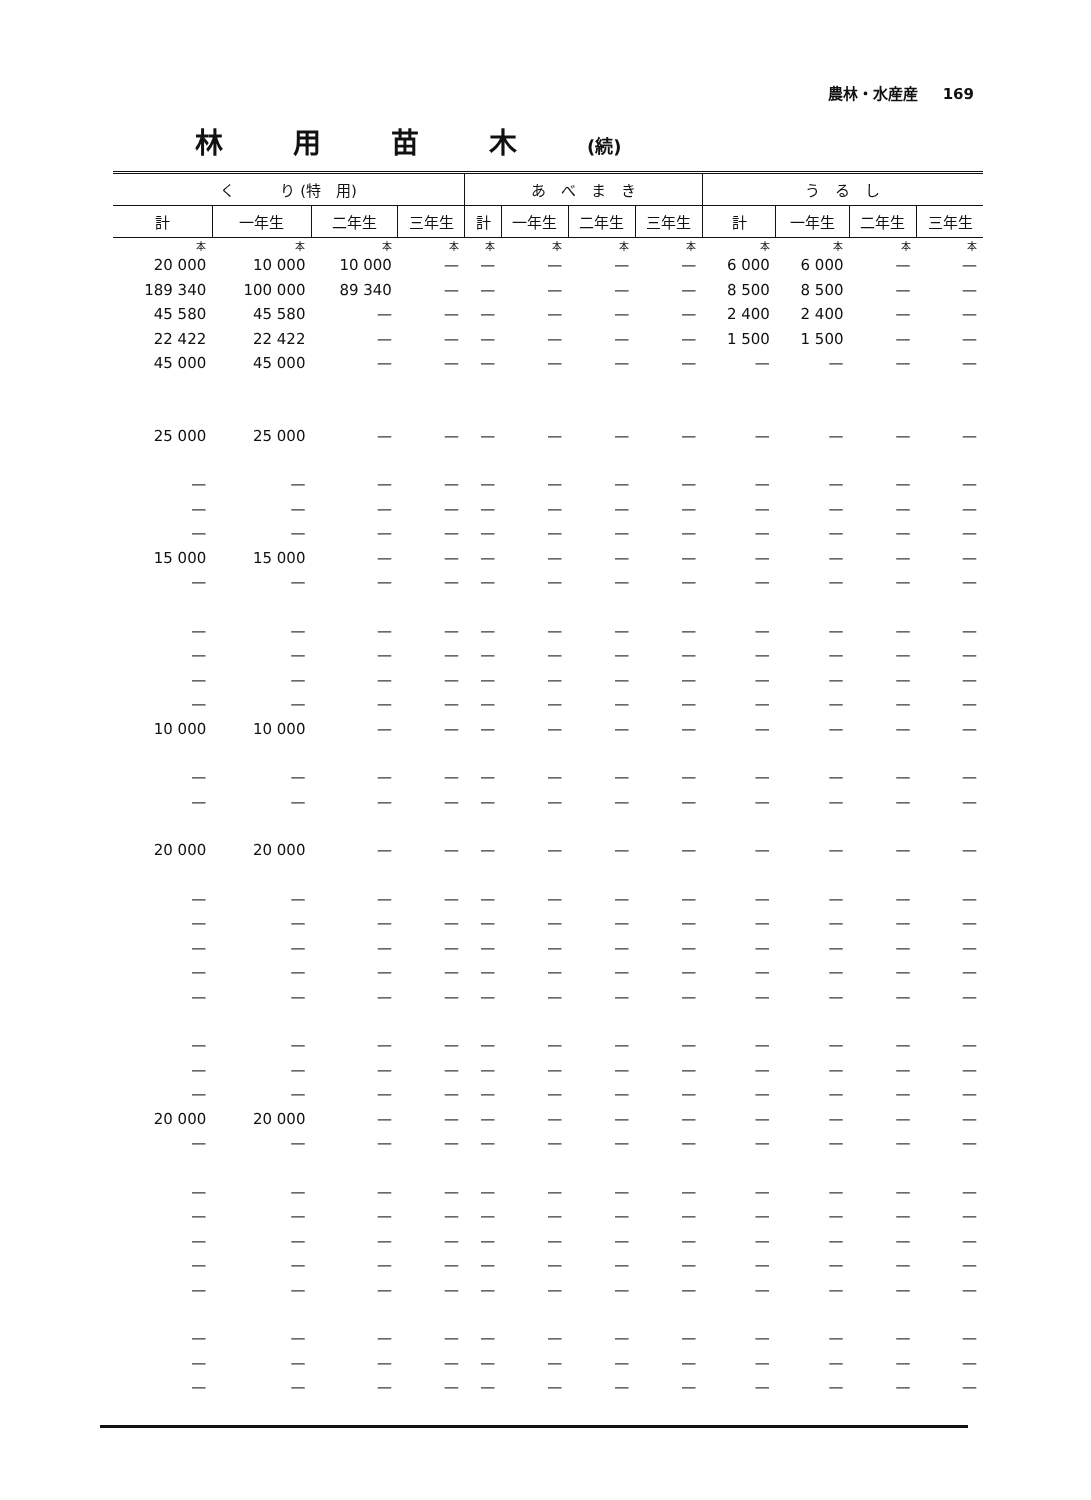農林・水産産 169
林用苗木(続)
| く り (特 用) | | | | あ べ ま き | | | | う る し | | | |
| --- | --- | --- | --- | --- | --- | --- | --- | --- | --- | --- | --- |
| 計 | 一年生 | 二年生 | 三年生 | 計 | 一年生 | 二年生 | 三年生 | 計 | 一年生 | 二年生 | 三年生 |
| 本 | 本 | 本 | 本 | 本 | 本 | 本 | 本 | 本 | 本 | 本 | 本 |
| 20 000 | 10 000 | 10 000 | — | — | — | — | — | 6 000 | 6 000 | — | — |
| 189 340 | 100 000 | 89 340 | — | — | — | — | — | 8 500 | 8 500 | — | — |
| 45 580 | 45 580 | — | — | — | — | — | — | 2 400 | 2 400 | — | — |
| 22 422 | 22 422 | — | — | — | — | — | — | 1 500 | 1 500 | — | — |
| 45 000 | 45 000 | — | — | — | — | — | — | — | — | — | — |
| 25 000 | 25 000 | — | — | — | — | — | — | — | — | — | — |
| — | — | — | — | — | — | — | — | — | — | — | — |
| — | — | — | — | — | — | — | — | — | — | — | — |
| — | — | — | — | — | — | — | — | — | — | — | — |
| 15 000 | 15 000 | — | — | — | — | — | — | — | — | — | — |
| — | — | — | — | — | — | — | — | — | — | — | — |
| — | — | — | — | — | — | — | — | — | — | — | — |
| — | — | — | — | — | — | — | — | — | — | — | — |
| — | — | — | — | — | — | — | — | — | — | — | — |
| — | — | — | — | — | — | — | — | — | — | — | — |
| 10 000 | 10 000 | — | — | — | — | — | — | — | — | — | — |
| — | — | — | — | — | — | — | — | — | — | — | — |
| — | — | — | — | — | — | — | — | — | — | — | — |
| 20 000 | 20 000 | — | — | — | — | — | — | — | — | — | — |
| — | — | — | — | — | — | — | — | — | — | — | — |
| — | — | — | — | — | — | — | — | — | — | — | — |
| — | — | — | — | — | — | — | — | — | — | — | — |
| — | — | — | — | — | — | — | — | — | — | — | — |
| — | — | — | — | — | — | — | — | — | — | — | — |
| — | — | — | — | — | — | — | — | — | — | — | — |
| — | — | — | — | — | — | — | — | — | — | — | — |
| — | — | — | — | — | — | — | — | — | — | — | — |
| 20 000 | 20 000 | — | — | — | — | — | — | — | — | — | — |
| — | — | — | — | — | — | — | — | — | — | — | — |
| — | — | — | — | — | — | — | — | — | — | — | — |
| — | — | — | — | — | — | — | — | — | — | — | — |
| — | — | — | — | — | — | — | — | — | — | — | — |
| — | — | — | — | — | — | — | — | — | — | — | — |
| — | — | — | — | — | — | — | — | — | — | — | — |
| — | — | — | — | — | — | — | — | — | — | — | — |
| — | — | — | — | — | — | — | — | — | — | — | — |
| — | — | — | — | — | — | — | — | — | — | — | — |